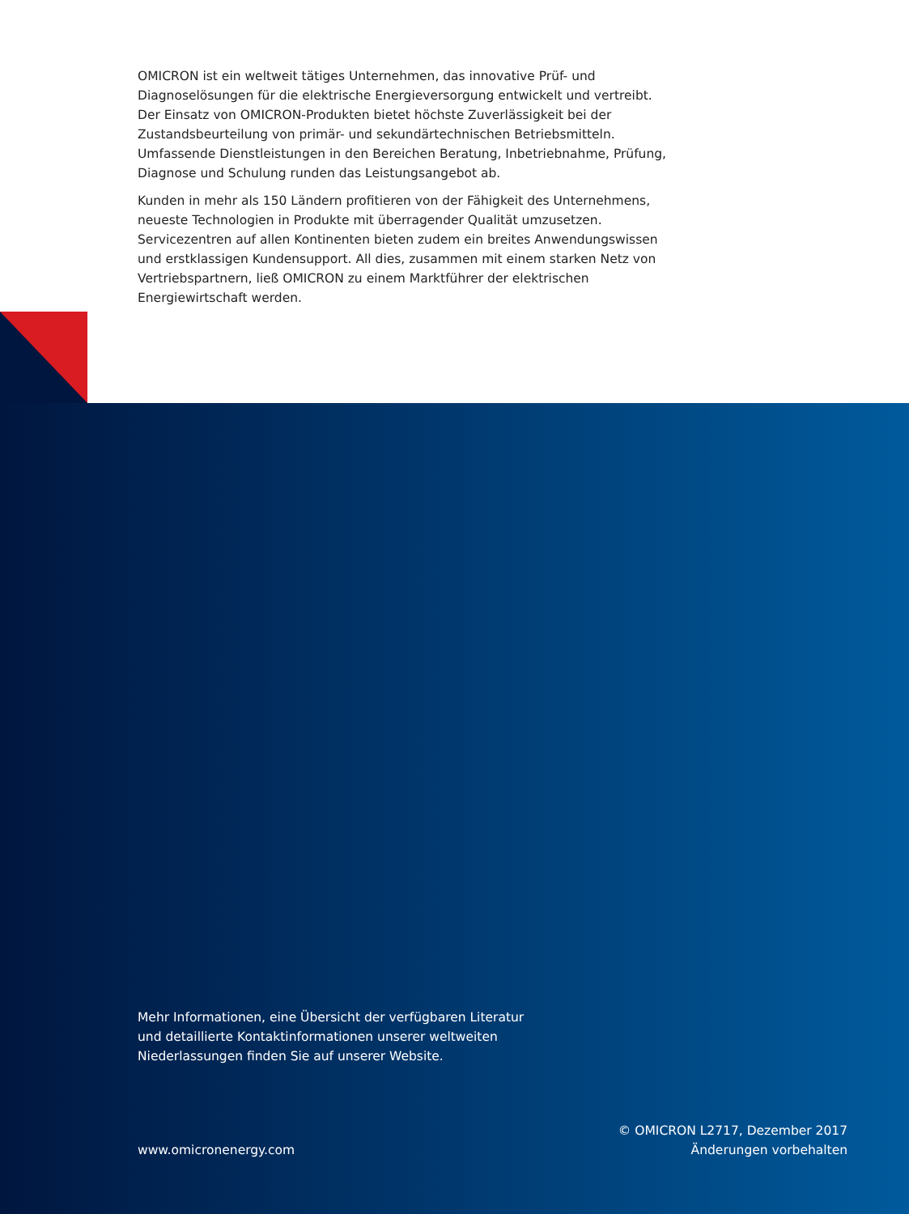OMICRON ist ein weltweit tätiges Unternehmen, das innovative Prüf- und Diagnoselösungen für die elektrische Energieversorgung entwickelt und vertreibt. Der Einsatz von OMICRON-Produkten bietet höchste Zuverlässigkeit bei der Zustandsbeurteilung von primär- und sekundärtechnischen Betriebsmitteln. Umfassende Dienstleistungen in den Bereichen Beratung, Inbetriebnahme, Prüfung, Diagnose und Schulung runden das Leistungsangebot ab.
Kunden in mehr als 150 Ländern profitieren von der Fähigkeit des Unternehmens, neueste Technologien in Produkte mit überragender Qualität umzusetzen. Servicezentren auf allen Kontinenten bieten zudem ein breites Anwendungswissen und erstklassigen Kundensupport. All dies, zusammen mit einem starken Netz von Vertriebspartnern, ließ OMICRON zu einem Marktführer der elektrischen Energiewirtschaft werden.
Mehr Informationen, eine Übersicht der verfügbaren Literatur und detaillierte Kontaktinformationen unserer weltweiten Niederlassungen finden Sie auf unserer Website.
www.omicronenergy.com
© OMICRON L2717, Dezember 2017
Änderungen vorbehalten